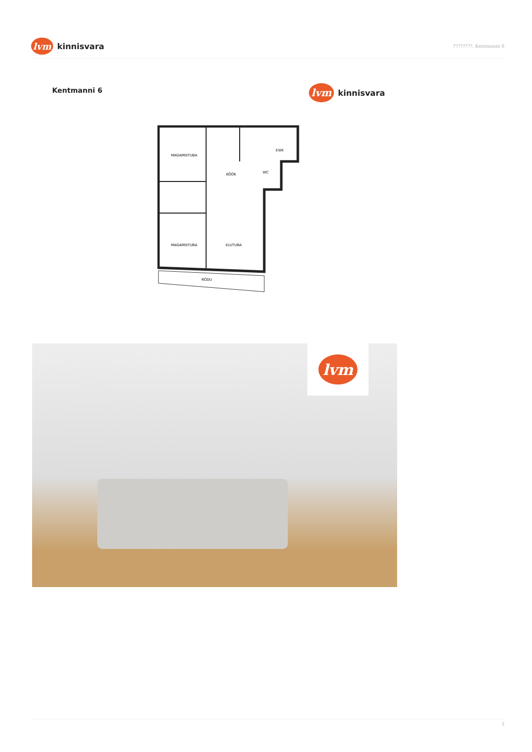lvm
kinnisvara
????????, Kentmanni 6
Kentmanni 6
lvm
kinnisvara
MAGAMISTUBA
KÖÖK
ESIK
WC
MAGAMISTUBA
ELUTUBA
RÕDU
lvm
3